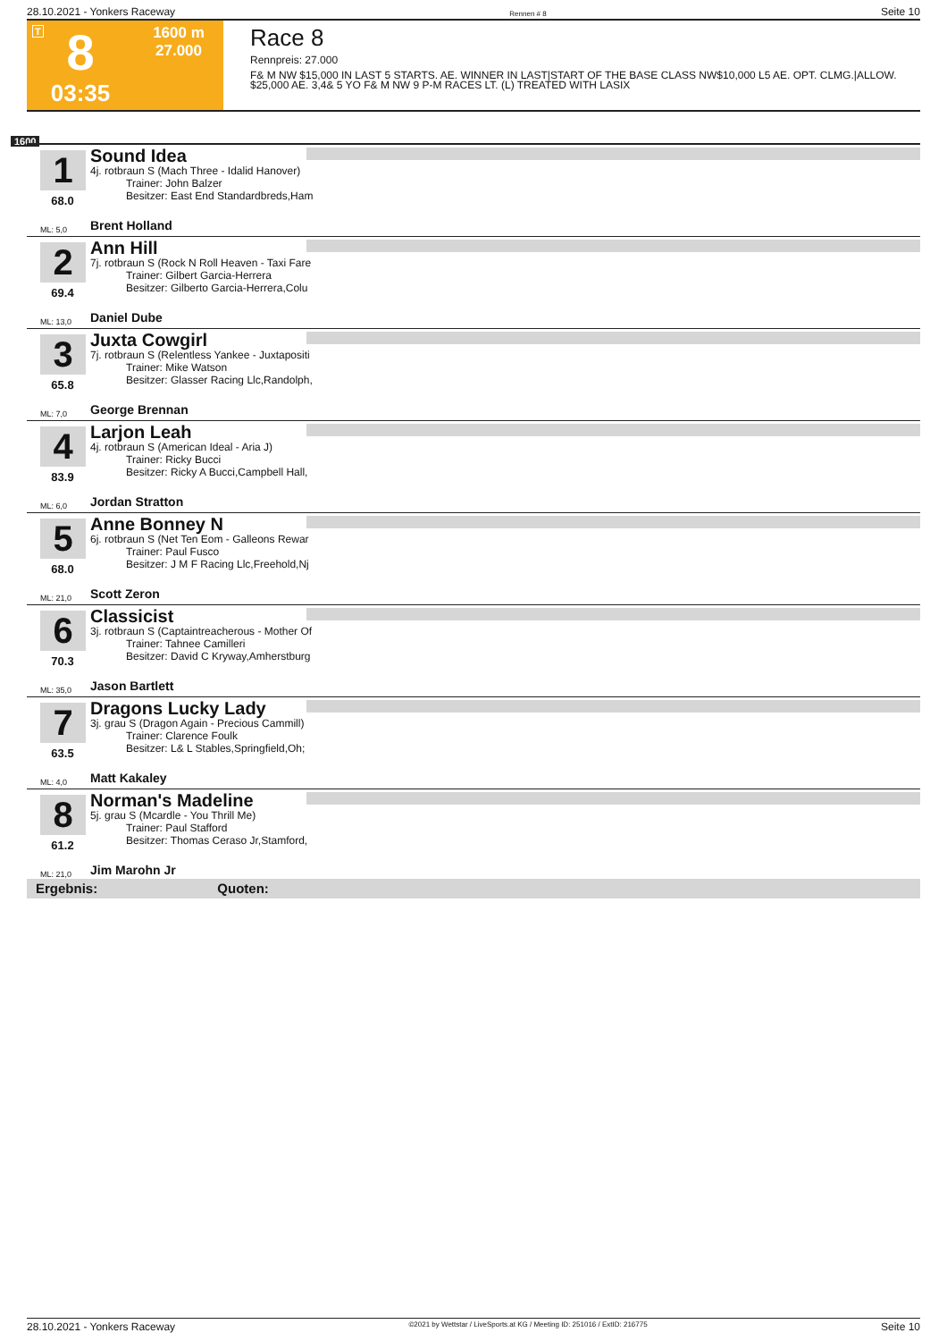28.10.2021 - Yonkers Raceway Rennen # 8 Seite 10
T
8
03:35
1600 m
27.000
Race 8
Rennpreis: 27.000
F& M NW $15,000 IN LAST 5 STARTS. AE. WINNER IN LAST|START OF THE BASE CLASS NW$10,000 L5 AE. OPT. CLMG.|ALLOW. $25,000 AE. 3,4& 5 YO F& M NW 9 P-M RACES LT. (L) TREATED WITH LASIX
1600
1
68.0
Sound Idea
4j. rotbraun S (Mach Three - Idalid Hanover)
Trainer: John Balzer
Besitzer: East End Standardbreds,Ham
ML: 5,0 Brent Holland
2
69.4
Ann Hill
7j. rotbraun S (Rock N Roll Heaven - Taxi Fare
Trainer: Gilbert Garcia-Herrera
Besitzer: Gilberto Garcia-Herrera,Colu
ML: 13,0 Daniel Dube
3
65.8
Juxta Cowgirl
7j. rotbraun S (Relentless Yankee - Juxtapositi
Trainer: Mike Watson
Besitzer: Glasser Racing Llc,Randolph,
ML: 7,0 George Brennan
4
83.9
Larjon Leah
4j. rotbraun S (American Ideal - Aria J)
Trainer: Ricky Bucci
Besitzer: Ricky A Bucci,Campbell Hall,
ML: 6,0 Jordan Stratton
5
68.0
Anne Bonney N
6j. rotbraun S (Net Ten Eom - Galleons Rewar
Trainer: Paul Fusco
Besitzer: J M F Racing Llc,Freehold,Nj
ML: 21,0 Scott Zeron
6
70.3
Classicist
3j. rotbraun S (Captaintreacherous - Mother Of
Trainer: Tahnee Camilleri
Besitzer: David C Kryway,Amherstburg
ML: 35,0 Jason Bartlett
7
63.5
Dragons Lucky Lady
3j. grau S (Dragon Again - Precious Cammill)
Trainer: Clarence Foulk
Besitzer: L& L Stables,Springfield,Oh;
ML: 4,0 Matt Kakaley
8
61.2
Norman's Madeline
5j. grau S (Mcardle - You Thrill Me)
Trainer: Paul Stafford
Besitzer: Thomas Ceraso Jr,Stamford,
ML: 21,0 Jim Marohn Jr
Ergebnis: Quoten:
28.10.2021 - Yonkers Raceway ©2021 by Wettstar / LiveSports.at KG / Meeting ID: 251016 / ExtID: 216775 Seite 10